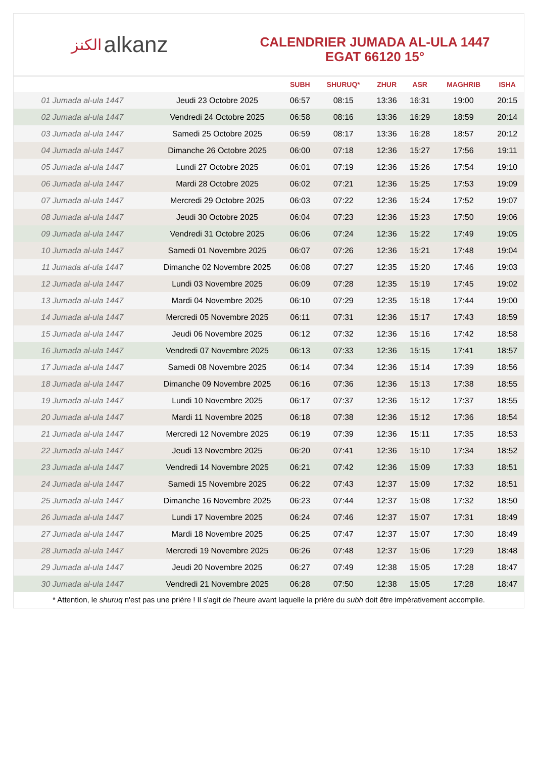ﺍﻟﻜﻨﺰ alkanz
CALENDRIER JUMADA AL-ULA 1447
EGAT 66120 15°
| | | SUBH | SHURUQ* | ZHUR | ASR | MAGHRIB | ISHA |
| --- | --- | --- | --- | --- | --- | --- | --- |
| 01 Jumada al-ula 1447 | Jeudi 23 Octobre 2025 | 06:57 | 08:15 | 13:36 | 16:31 | 19:00 | 20:15 |
| 02 Jumada al-ula 1447 | Vendredi 24 Octobre 2025 | 06:58 | 08:16 | 13:36 | 16:29 | 18:59 | 20:14 |
| 03 Jumada al-ula 1447 | Samedi 25 Octobre 2025 | 06:59 | 08:17 | 13:36 | 16:28 | 18:57 | 20:12 |
| 04 Jumada al-ula 1447 | Dimanche 26 Octobre 2025 | 06:00 | 07:18 | 12:36 | 15:27 | 17:56 | 19:11 |
| 05 Jumada al-ula 1447 | Lundi 27 Octobre 2025 | 06:01 | 07:19 | 12:36 | 15:26 | 17:54 | 19:10 |
| 06 Jumada al-ula 1447 | Mardi 28 Octobre 2025 | 06:02 | 07:21 | 12:36 | 15:25 | 17:53 | 19:09 |
| 07 Jumada al-ula 1447 | Mercredi 29 Octobre 2025 | 06:03 | 07:22 | 12:36 | 15:24 | 17:52 | 19:07 |
| 08 Jumada al-ula 1447 | Jeudi 30 Octobre 2025 | 06:04 | 07:23 | 12:36 | 15:23 | 17:50 | 19:06 |
| 09 Jumada al-ula 1447 | Vendredi 31 Octobre 2025 | 06:06 | 07:24 | 12:36 | 15:22 | 17:49 | 19:05 |
| 10 Jumada al-ula 1447 | Samedi 01 Novembre 2025 | 06:07 | 07:26 | 12:36 | 15:21 | 17:48 | 19:04 |
| 11 Jumada al-ula 1447 | Dimanche 02 Novembre 2025 | 06:08 | 07:27 | 12:35 | 15:20 | 17:46 | 19:03 |
| 12 Jumada al-ula 1447 | Lundi 03 Novembre 2025 | 06:09 | 07:28 | 12:35 | 15:19 | 17:45 | 19:02 |
| 13 Jumada al-ula 1447 | Mardi 04 Novembre 2025 | 06:10 | 07:29 | 12:35 | 15:18 | 17:44 | 19:00 |
| 14 Jumada al-ula 1447 | Mercredi 05 Novembre 2025 | 06:11 | 07:31 | 12:36 | 15:17 | 17:43 | 18:59 |
| 15 Jumada al-ula 1447 | Jeudi 06 Novembre 2025 | 06:12 | 07:32 | 12:36 | 15:16 | 17:42 | 18:58 |
| 16 Jumada al-ula 1447 | Vendredi 07 Novembre 2025 | 06:13 | 07:33 | 12:36 | 15:15 | 17:41 | 18:57 |
| 17 Jumada al-ula 1447 | Samedi 08 Novembre 2025 | 06:14 | 07:34 | 12:36 | 15:14 | 17:39 | 18:56 |
| 18 Jumada al-ula 1447 | Dimanche 09 Novembre 2025 | 06:16 | 07:36 | 12:36 | 15:13 | 17:38 | 18:55 |
| 19 Jumada al-ula 1447 | Lundi 10 Novembre 2025 | 06:17 | 07:37 | 12:36 | 15:12 | 17:37 | 18:55 |
| 20 Jumada al-ula 1447 | Mardi 11 Novembre 2025 | 06:18 | 07:38 | 12:36 | 15:12 | 17:36 | 18:54 |
| 21 Jumada al-ula 1447 | Mercredi 12 Novembre 2025 | 06:19 | 07:39 | 12:36 | 15:11 | 17:35 | 18:53 |
| 22 Jumada al-ula 1447 | Jeudi 13 Novembre 2025 | 06:20 | 07:41 | 12:36 | 15:10 | 17:34 | 18:52 |
| 23 Jumada al-ula 1447 | Vendredi 14 Novembre 2025 | 06:21 | 07:42 | 12:36 | 15:09 | 17:33 | 18:51 |
| 24 Jumada al-ula 1447 | Samedi 15 Novembre 2025 | 06:22 | 07:43 | 12:37 | 15:09 | 17:32 | 18:51 |
| 25 Jumada al-ula 1447 | Dimanche 16 Novembre 2025 | 06:23 | 07:44 | 12:37 | 15:08 | 17:32 | 18:50 |
| 26 Jumada al-ula 1447 | Lundi 17 Novembre 2025 | 06:24 | 07:46 | 12:37 | 15:07 | 17:31 | 18:49 |
| 27 Jumada al-ula 1447 | Mardi 18 Novembre 2025 | 06:25 | 07:47 | 12:37 | 15:07 | 17:30 | 18:49 |
| 28 Jumada al-ula 1447 | Mercredi 19 Novembre 2025 | 06:26 | 07:48 | 12:37 | 15:06 | 17:29 | 18:48 |
| 29 Jumada al-ula 1447 | Jeudi 20 Novembre 2025 | 06:27 | 07:49 | 12:38 | 15:05 | 17:28 | 18:47 |
| 30 Jumada al-ula 1447 | Vendredi 21 Novembre 2025 | 06:28 | 07:50 | 12:38 | 15:05 | 17:28 | 18:47 |
* Attention, le shuruq n'est pas une prière ! Il s'agit de l'heure avant laquelle la prière du subh doit être impérativement accomplie.